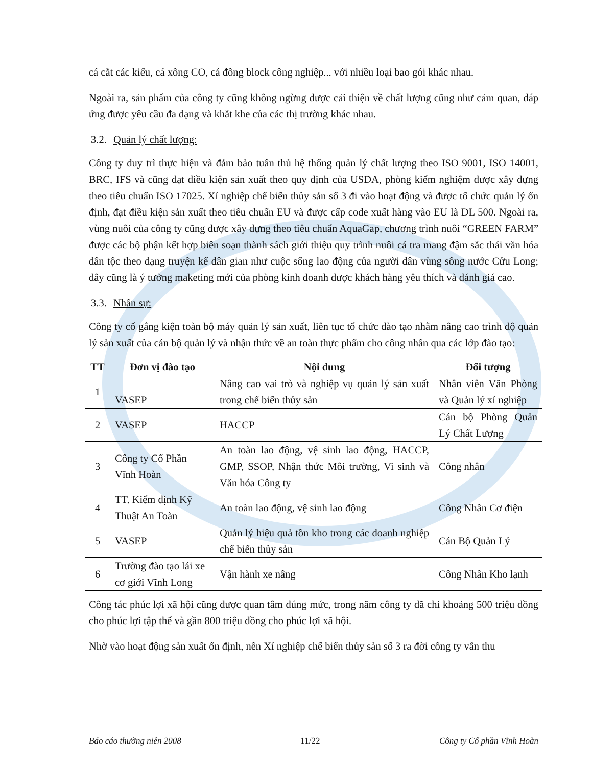cá cắt các kiểu, cá xông CO, cá đông block công nghiệp... với nhiều loại bao gói khác nhau.
Ngoài ra, sản phẩm của công ty cũng không ngừng được cải thiện về chất lượng cũng như cảm quan, đáp ứng được yêu cầu đa dạng và khắt khe của các thị trường khác nhau.
3.2. Quản lý chất lượng:
Công ty duy trì thực hiện và đảm bảo tuân thủ hệ thống quản lý chất lượng theo ISO 9001, ISO 14001, BRC, IFS và cũng đạt điều kiện sản xuất theo quy định của USDA, phòng kiểm nghiệm được xây dựng theo tiêu chuẩn ISO 17025. Xí nghiệp chế biến thủy sản số 3 đi vào hoạt động và được tổ chức quản lý ổn định, đạt điều kiện sản xuất theo tiêu chuẩn EU và được cấp code xuất hàng vào EU là DL 500. Ngoài ra, vùng nuôi của công ty cũng được xây dựng theo tiêu chuẩn AquaGap, chương trình nuôi “GREEN FARM” được các bộ phận kết hợp biên soạn thành sách giới thiệu quy trình nuôi cá tra mang đậm sắc thái văn hóa dân tộc theo dạng truyện kể dân gian như cuộc sống lao động của người dân vùng sông nước Cửu Long; đây cũng là ý tưởng maketing mới của phòng kinh doanh được khách hàng yêu thích và đánh giá cao.
3.3. Nhân sự:
Công ty cố gắng kiện toàn bộ máy quản lý sản xuất, liên tục tổ chức đào tạo nhằm nâng cao trình độ quản lý sản xuất của cán bộ quản lý và nhận thức về an toàn thực phẩm cho công nhân qua các lớp đào tạo:
| TT | Đơn vị đào tạo | Nội dung | Đối tượng |
| --- | --- | --- | --- |
| 1 | VASEP | Nâng cao vai trò và nghiệp vụ quản lý sản xuất trong chế biến thủy sản | Nhân viên Văn Phòng và Quản lý xí nghiệp |
| 2 | VASEP | HACCP | Cán bộ Phòng Quản Lý Chất Lượng |
| 3 | Công ty Cổ Phần Vĩnh Hoàn | An toàn lao động, vệ sinh lao động, HACCP, GMP, SSOP, Nhận thức Môi trường, Vi sinh và Văn hóa Công ty | Công nhân |
| 4 | TT. Kiểm định Kỹ Thuật An Toàn | An toàn lao động, vệ sinh lao động | Công Nhân Cơ điện |
| 5 | VASEP | Quản lý hiệu quả tồn kho trong các doanh nghiệp chế biến thủy sản | Cán Bộ Quản Lý |
| 6 | Trường đào tạo lái xe cơ giới Vĩnh Long | Vận hành xe nâng | Công Nhân Kho lạnh |
Công tác phúc lợi xã hội cũng được quan tâm đúng mức, trong năm công ty đã chi khoảng 500 triệu đồng cho phúc lợi tập thể và gần 800 triệu đồng cho phúc lợi xã hội.
Nhờ vào hoạt động sản xuất ổn định, nên Xí nghiệp chế biến thủy sản số 3 ra đời công ty vẫn thu
Báo cáo thường niên 2008 11/22 Công ty Cổ phần Vĩnh Hoàn